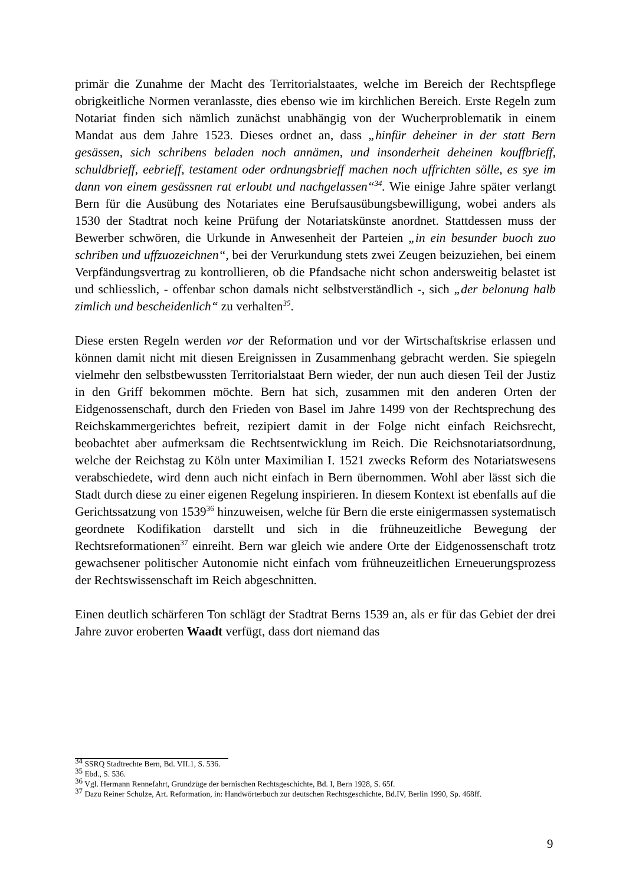primär die Zunahme der Macht des Territorialstaates, welche im Bereich der Rechtspflege obrigkeitliche Normen veranlasste, dies ebenso wie im kirchlichen Bereich. Erste Regeln zum Notariat finden sich nämlich zunächst unabhängig von der Wucherproblematik in einem Mandat aus dem Jahre 1523. Dieses ordnet an, dass „hinfür deheiner in der statt Bern gesässen, sich schribens beladen noch annämen, und insonderheit deheinen kouffbrieff, schuldbrieff, eebrieff, testament oder ordnungsbrieff machen noch uffrichten sölle, es sye im dann von einem gesässnen rat erloubt und nachgelassen“<sup>34</sup>. Wie einige Jahre später verlangt Bern für die Ausübung des Notariates eine Berufsausübungsbewilligung, wobei anders als 1530 der Stadtrat noch keine Prüfung der Notariatskünste anordnet. Stattdessen muss der Bewerber schwören, die Urkunde in Anwesenheit der Parteien „in ein besunder buoch zuo schriben und uffzuozeichnen“, bei der Verurkundung stets zwei Zeugen beizuziehen, bei einem Verpfändungsvertrag zu kontrollieren, ob die Pfandsache nicht schon andersweitig belastet ist und schliesslich, - offenbar schon damals nicht selbstverständlich -, sich „der belonung halb zimlich und bescheidenlich“ zu verhalten<sup>35</sup>.
Diese ersten Regeln werden vor der Reformation und vor der Wirtschaftskrise erlassen und können damit nicht mit diesen Ereignissen in Zusammenhang gebracht werden. Sie spiegeln vielmehr den selbstbewussten Territorialstaat Bern wieder, der nun auch diesen Teil der Justiz in den Griff bekommen möchte. Bern hat sich, zusammen mit den anderen Orten der Eidgenossenschaft, durch den Frieden von Basel im Jahre 1499 von der Rechtsprechung des Reichskammergerichtes befreit, rezipiert damit in der Folge nicht einfach Reichsrecht, beobachtet aber aufmerksam die Rechtsentwicklung im Reich. Die Reichsnotariatsordnung, welche der Reichstag zu Köln unter Maximilian I. 1521 zwecks Reform des Notariatswesens verabschiedete, wird denn auch nicht einfach in Bern übernommen. Wohl aber lässt sich die Stadt durch diese zu einer eigenen Regelung inspirieren. In diesem Kontext ist ebenfalls auf die Gerichtssatzung von 1539<sup>36</sup> hinzuweisen, welche für Bern die erste einigermassen systematisch geordnete Kodifikation darstellt und sich in die frühneuzeitliche Bewegung der Rechtsreformationen<sup>37</sup> einreiht. Bern war gleich wie andere Orte der Eidgenossenschaft trotz gewachsener politischer Autonomie nicht einfach vom frühneuzeitlichen Erneuerungsprozess der Rechtswissenschaft im Reich abgeschnitten.
Einen deutlich schärferen Ton schlägt der Stadtrat Berns 1539 an, als er für das Gebiet der drei Jahre zuvor eroberten Waadt verfügt, dass dort niemand das
<sup>34</sup> SSRQ Stadtrechte Bern, Bd. VII.1, S. 536.
<sup>35</sup> Ebd., S. 536.
<sup>36</sup> Vgl. Hermann Rennefahrt, Grundzüge der bernischen Rechtsgeschichte, Bd. I, Bern 1928, S. 65f.
<sup>37</sup> Dazu Reiner Schulze, Art. Reformation, in: Handwörterbuch zur deutschen Rechtsgeschichte, Bd.IV, Berlin 1990, Sp. 468ff.
9